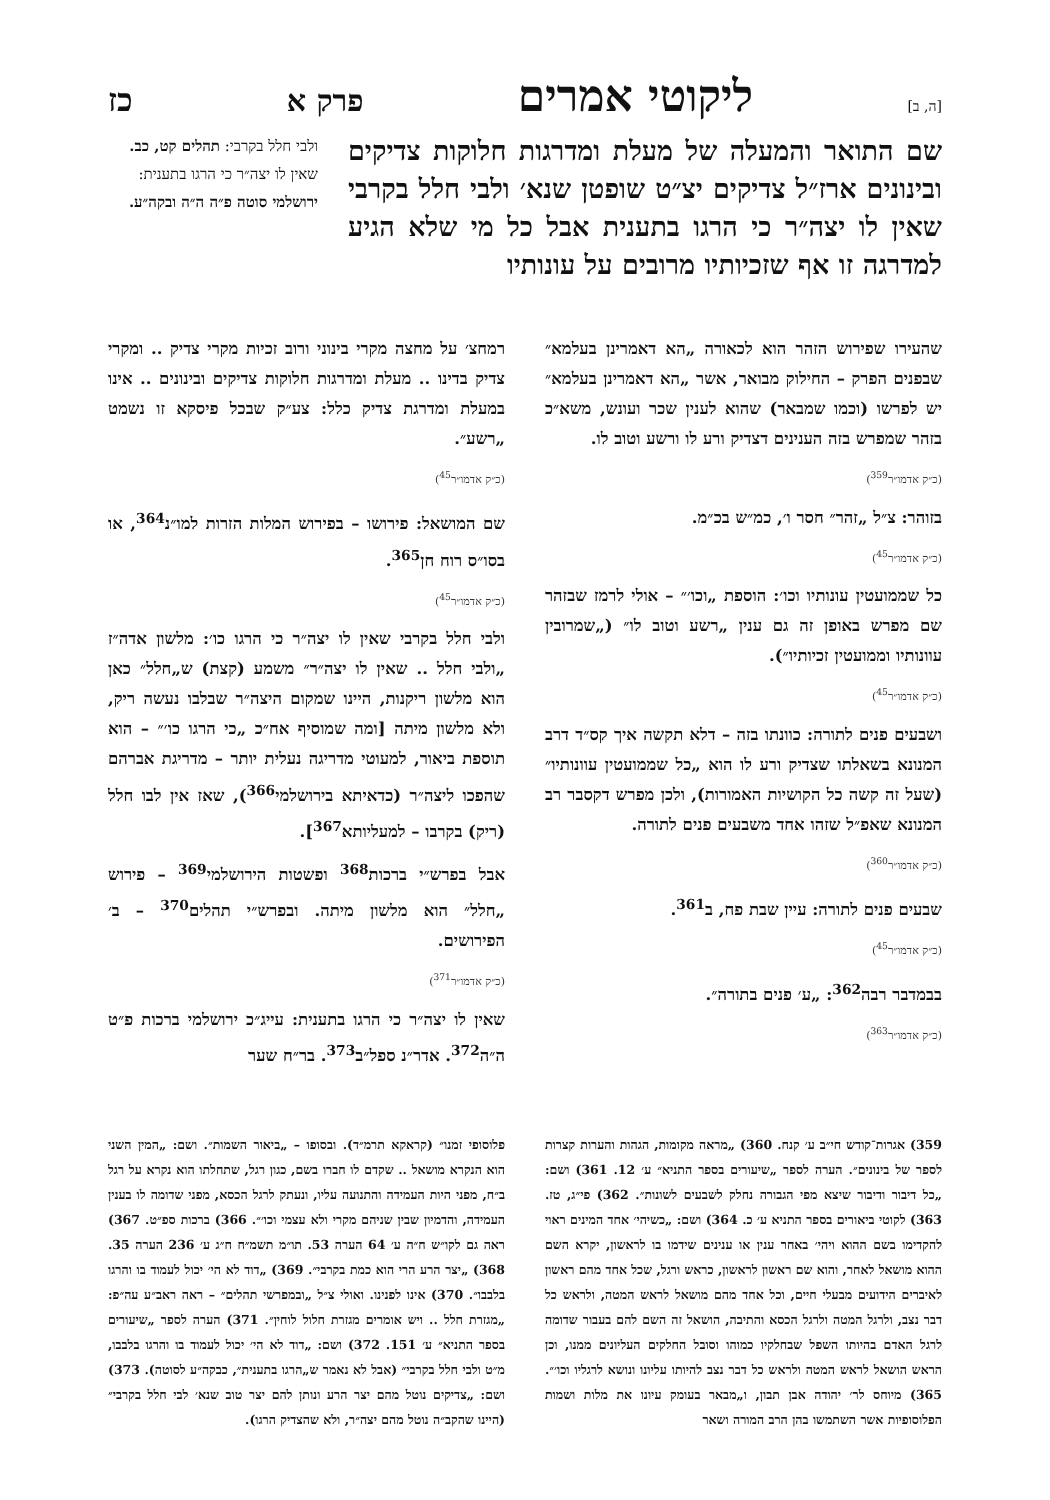[ה, ב] ליקוטי אמרים פרק א כז
שם התואר והמעלה של מעלת ומדרגות חלוקות צדיקים ובינונים ארז״ל צדיקים יצ״ט שופטן שנא׳ ולבי חלל בקרבי שאין לו יצה״ר כי הרגו בתענית אבל כל מי שלא הגיע למדרגה זו אף שזכיותיו מרובים על עונותיו
ולבי חלל בקרבי: תהלים קט, כב. שאין לו יצה״ר כי הרגו בתענית: ירושלמי סוטה פ״ה ה״ה ובקה״ע.
שהעירו שפירוש הזהר הוא לכאורה „הא דאמרינן בעלמא״ שבפנים הפרק – החילוק מבואר, אשר „הא דאמרינן בעלמא״ יש לפרשו (וכמו שמבאר) שהוא לענין שכר ועונש, משא״כ בזהר שמפרש בזה הענינים דצדיק ורע לו ורשע וטוב לו.
(כ״ק אדמו״ר<sup>359</sup>)
בזוהר: צ״ל „זהר״ חסר ו׳, כמ״ש בכ״מ.
(כ״ק אדמו״ר<sup>45</sup>)
כל שממועטין עונותיו וכו׳: הוספת „וכו׳״ – אולי לרמז שבזהר שם מפרש באופן זה גם ענין „רשע וטוב לו״ („שמרובין עוונותיו וממועטין זכיותיו״).
(כ״ק אדמו״ר<sup>45</sup>)
ושבעים פנים לתורה: כוונתו בזה – דלא תקשה איך קס״ד דרב המנונא בשאלתו שצדיק ורע לו הוא „כל שממועטין עוונותיו״ (שעל זה קשה כל הקושיות האמורות), ולכן מפרש דקסבר רב המנונא שאפ״ל שזהו אחד משבעים פנים לתורה.
(כ״ק אדמו״ר<sup>360</sup>)
שבעים פנים לתורה: עיין שבת פח, ב<sup>361</sup>.
(כ״ק אדמו״ר<sup>45</sup>)
בבמדבר רבה<sup>362</sup>: „ע׳ פנים בתורה״.
(כ״ק אדמו״ר<sup>363</sup>)
רמחצ׳ על מחצה מקרי בינוני ורוב זכיות מקרי צדיק .. ומקרי צדיק בדינו .. מעלת ומדרגות חלוקות צדיקים ובינונים .. אינו במעלת ומדרגת צדיק כלל: צע״ק שבכל פיסקא זו נשמט „רשע״.
(כ״ק אדמו״ר<sup>45</sup>)
שם המושאל: פירושו – בפירוש המלות הזרות למו״נ<sup>364</sup>, או בסו״ס רוח חן<sup>365</sup>.
(כ״ק אדמו״ר<sup>45</sup>)
ולבי חלל בקרבי שאין לו יצה״ר כי הרגו כו׳: מלשון אדה״ז „ולבי חלל .. שאין לו יצה״ר״ משמע (קצת) ש„חלל״ כאן הוא מלשון ריקנות, היינו שמקום היצה״ר שבלבו נעשה ריק, ולא מלשון מיתה [ומה שמוסיף אח״כ „כי הרגו כו׳״ – הוא תוספת ביאור, למעוטי מדריגה נעלית יותר – מדריגת אברהם שהפכו ליצה״ר (כדאיתא בירושלמי<sup>366</sup>), שאז אין לבו חלל (ריק) בקרבו – למעליותא<sup>367</sup>].
אבל בפרש״י ברכות<sup>368</sup> ופשטות הירושלמי<sup>369</sup> – פירוש „חלל״ הוא מלשון מיתה. ובפרש״י תהלים<sup>370</sup> – ב׳ הפירושים.
(כ״ק אדמו״ר<sup>371</sup>)
שאין לו יצה״ר כי הרגו בתענית: עייג״כ ירושלמי ברכות פ״ט ה״ה<sup>372</sup>. אדר״נ ספל״ב<sup>373</sup>. בר״ח שער
359) אגרות־קודש חי״ב ע׳ קנח. 360) „מראה מקומות, הגהות והערות קצרות לספר של בינונים״. הערה לספר „שיעורים בספר התניא״ ע׳ 12. 361) ושם: „כל דיבור ודיבור שיצא מפי הגבורה נחלק לשבעים לשונות״. 362) פי״ג, טז. 363) לקוטי ביאורים בספר התניא ע׳ כ. 364) ושם: „כשיהי׳ אחד המינים ראוי להקדימו בשם ההוא ויהי׳ באחר ענין או ענינים שידמו בו לראשון, יקרא השם ההוא מושאל לאחר, והוא שם ראשון לראשון, כראש ורגל, שכל אחד מהם ראשון לאיברים הידועים מבעלי חיים, וכל אחד מהם מושאל לראש המטה, ולראש כל דבר נצב, ולרגל המטה ולרגל הכסא והתיבה, הושאל זה השם להם בעבור שדומה לרגל האדם בהיותו השפל שבחלקיו כמוהו וסובל החלקים העליונים ממנו, וכן הראש הושאל לראש המטה ולראש כל דבר נצב להיותו עליונו ונושא לרגליו וכו׳״. 365) מיוחס לר׳ יהודה אבן תבון, ו„מבאר בעומק עיונו את מלות ושמות הפלוסופיות אשר השתמשו בהן הרב המורה ושאר
פלוסופי זמנו״ (קראקא תרמ״ד). ובסופו – „ביאור השמות״. ושם: „המין השני הוא הנקרא מושאל .. שקדם לו חברו בשם, כגון רגל, שתחלתו הוא נקרא על רגל ב״ח, מפני היות העמידה והתנועה עליו, ונעתק לרגל הכסא, מפני שדומה לו בענין העמידה, והדמיון שבין שניהם מקרי ולא עצמי וכו׳״. 366) ברכות ספ״ט. 367) ראה גם לקו״ש ח״ה ע׳ 64 הערה 53. תו״מ תשמ״ח ח״ג ע׳ 236 הערה 35. 368) „יצר הרע הרי הוא כמת בקרבי״. 369) „דוד לא הי׳ יכול לעמוד בו והרגו בלבבו״. 370) אינו לפנינו. ואולי צ״ל „ובמפרשי תהלים״ – ראה ראב״ע עה״פ: „מגזרת חלל .. ויש אומרים מגזרת חלול לוחין״. 371) הערה לספר „שיעורים בספר התניא״ ע׳ 151. 372) ושם: „דוד לא הי׳ יכול לעמוד בו והרגו בלבבו, מ״ט ולבי חלל בקרבי״ (אבל לא נאמר ש„הרגו בתענית״, כבקה״ע לסוטה). 373) ושם: „צדיקים נוטל מהם יצר הרע ונותן להם יצר טוב שנא׳ לבי חלל בקרבי״ (היינו שהקב״ה נוטל מהם יצה״ר, ולא שהצדיק הרגו).